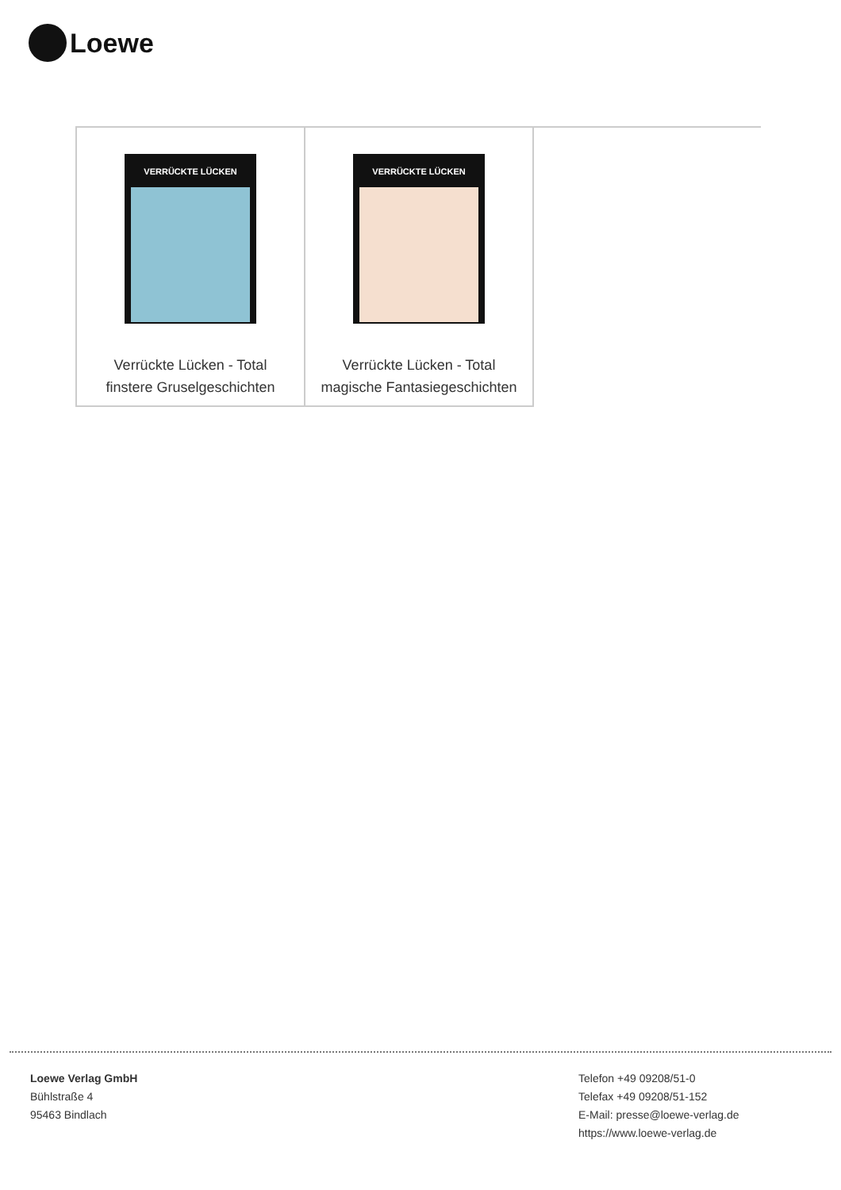Loewe
| VERRÜCKTE LÜCKEN Verrückte Lücken - Total finstere Gruselgeschichten | VERRÜCKTE LÜCKEN Verrückte Lücken - Total magische Fantasiegeschichten | |
Loewe Verlag GmbH
Bühlstraße 4
95463 Bindlach
Telefon +49 09208/51-0
Telefax +49 09208/51-152
E-Mail: presse@loewe-verlag.de
https://www.loewe-verlag.de